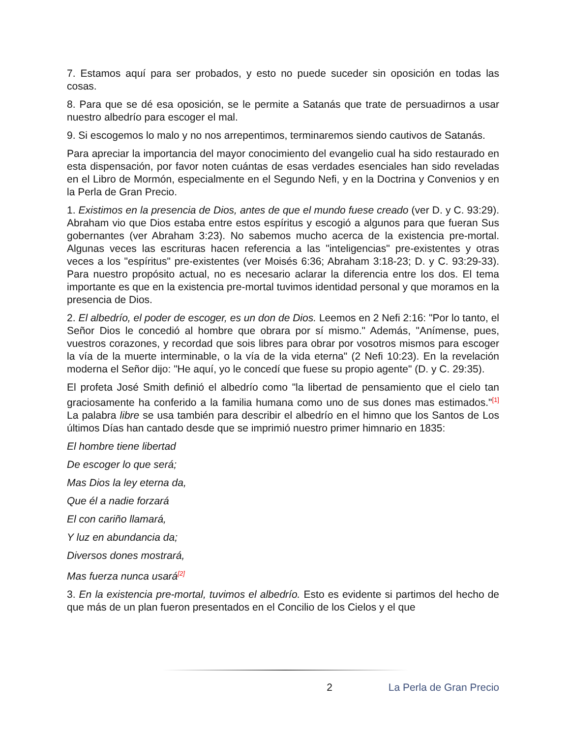7. Estamos aquí para ser probados, y esto no puede suceder sin oposición en todas las cosas.
8. Para que se dé esa oposición, se le permite a Satanás que trate de persuadirnos a usar nuestro albedrío para escoger el mal.
9. Si escogemos lo malo y no nos arrepentimos, terminaremos siendo cautivos de Satanás.
Para apreciar la importancia del mayor conocimiento del evangelio cual ha sido restaurado en esta dispensación, por favor noten cuántas de esas verdades esenciales han sido reveladas en el Libro de Mormón, especialmente en el Segundo Nefi, y en la Doctrina y Convenios y en la Perla de Gran Precio.
1. Existimos en la presencia de Dios, antes de que el mundo fuese creado (ver D. y C. 93:29). Abraham vio que Dios estaba entre estos espíritus y escogió a algunos para que fueran Sus gobernantes (ver Abraham 3:23). No sabemos mucho acerca de la existencia pre-mortal. Algunas veces las escrituras hacen referencia a las "inteligencias" pre-existentes y otras veces a los "espíritus" pre-existentes (ver Moisés 6:36; Abraham 3:18-23; D. y C. 93:29-33). Para nuestro propósito actual, no es necesario aclarar la diferencia entre los dos. El tema importante es que en la existencia pre-mortal tuvimos identidad personal y que moramos en la presencia de Dios.
2. El albedrío, el poder de escoger, es un don de Dios. Leemos en 2 Nefi 2:16: "Por lo tanto, el Señor Dios le concedió al hombre que obrara por sí mismo." Además, "Anímense, pues, vuestros corazones, y recordad que sois libres para obrar por vosotros mismos para escoger la vía de la muerte interminable, o la vía de la vida eterna" (2 Nefi 10:23). En la revelación moderna el Señor dijo: "He aquí, yo le concedí que fuese su propio agente" (D. y C. 29:35).
El profeta José Smith definió el albedrío como "la libertad de pensamiento que el cielo tan graciosamente ha conferido a la familia humana como uno de sus dones mas estimados."<sup>[1]</sup> La palabra libre se usa también para describir el albedrío en el himno que los Santos de Los últimos Días han cantado desde que se imprimió nuestro primer himnario en 1835:
El hombre tiene libertad
De escoger lo que será;
Mas Dios la ley eterna da,
Que él a nadie forzará
El con cariño llamará,
Y luz en abundancia da;
Diversos dones mostrará,
Mas fuerza nunca usará<sup>[2]</sup>
3. En la existencia pre-mortal, tuvimos el albedrío. Esto es evidente si partimos del hecho de que más de un plan fueron presentados en el Concilio de los Cielos y el que
2 La Perla de Gran Precio